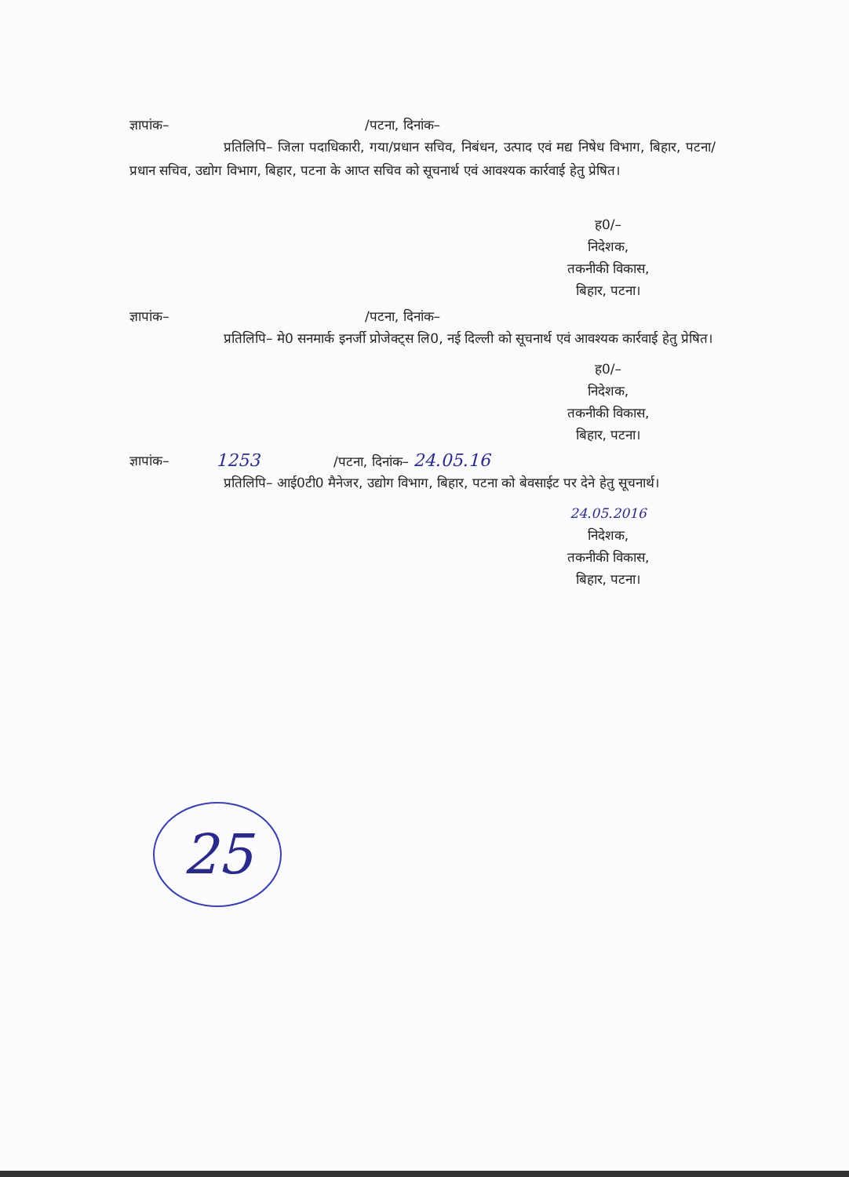ज्ञापांक– /पटना, दिनांक–
प्रतिलिपि– जिला पदाधिकारी, गया/प्रधान सचिव, निबंधन, उत्पाद एवं मद्य निषेध विभाग, बिहार, पटना/प्रधान सचिव, उद्योग विभाग, बिहार, पटना के आप्त सचिव को सूचनार्थ एवं आवश्यक कार्रवाई हेतु प्रेषित।
ह0/–
निदेशक,
तकनीकी विकास,
बिहार, पटना।
ज्ञापांक– /पटना, दिनांक–
प्रतिलिपि– मे0 सनमार्क इनर्जी प्रोजेक्ट्स लि0, नई दिल्ली को सूचनार्थ एवं आवश्यक कार्रवाई हेतु प्रेषित।
ह0/–
निदेशक,
तकनीकी विकास,
बिहार, पटना।
ज्ञापांक– 1253 /पटना, दिनांक– 24.05.16
प्रतिलिपि– आई0टी0 मैनेजर, उद्योग विभाग, बिहार, पटना को बेवसाईट पर देने हेतु सूचनार्थ।
24.05.2016
निदेशक,
तकनीकी विकास,
बिहार, पटना।
25